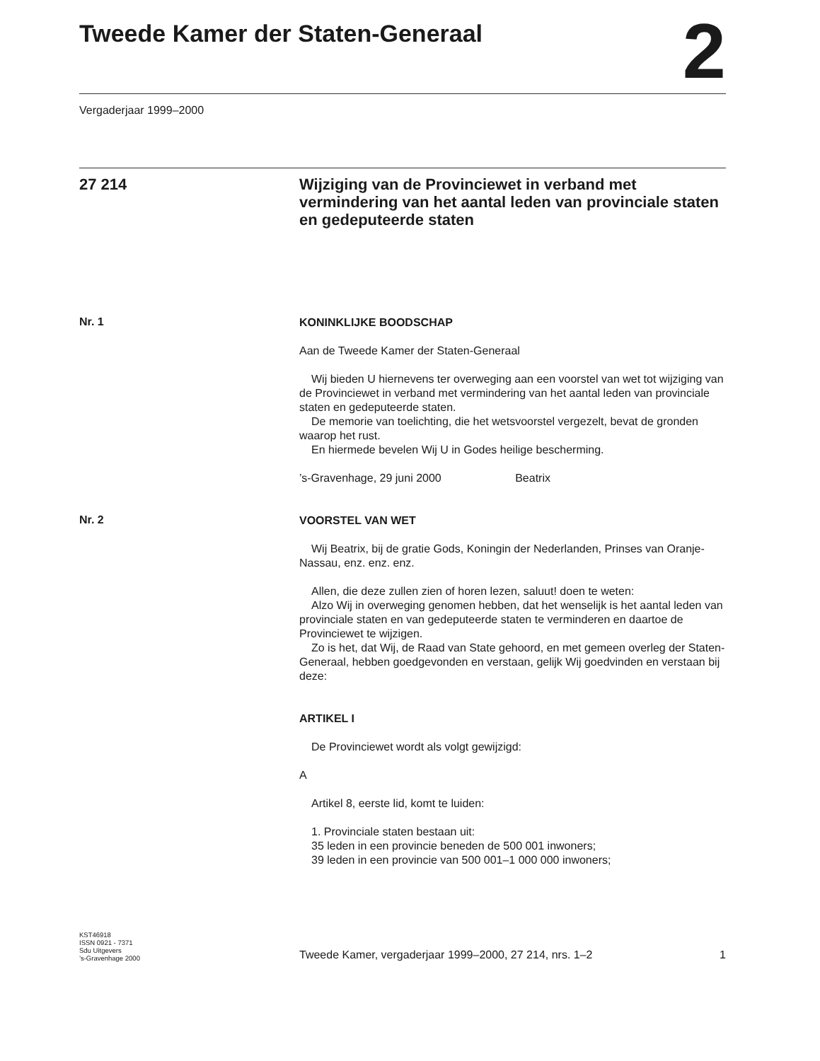Tweede Kamer der Staten-Generaal
2
Vergaderjaar 1999–2000
27 214
Wijziging van de Provinciewet in verband met vermindering van het aantal leden van provinciale staten en gedeputeerde staten
Nr. 1
KONINKLIJKE BOODSCHAP
Aan de Tweede Kamer der Staten-Generaal
Wij bieden U hiernevens ter overweging aan een voorstel van wet tot wijziging van de Provinciewet in verband met vermindering van het aantal leden van provinciale staten en gedeputeerde staten.
De memorie van toelichting, die het wetsvoorstel vergezelt, bevat de gronden waarop het rust.
En hiermede bevelen Wij U in Godes heilige bescherming.
’s-Gravenhage, 29 juni 2000 Beatrix
Nr. 2
VOORSTEL VAN WET
Wij Beatrix, bij de gratie Gods, Koningin der Nederlanden, Prinses van Oranje-Nassau, enz. enz. enz.
Allen, die deze zullen zien of horen lezen, saluut! doen te weten:
Alzo Wij in overweging genomen hebben, dat het wenselijk is het aantal leden van provinciale staten en van gedeputeerde staten te verminderen en daartoe de Provinciewet te wijzigen.
Zo is het, dat Wij, de Raad van State gehoord, en met gemeen overleg der Staten-Generaal, hebben goedgevonden en verstaan, gelijk Wij goedvinden en verstaan bij deze:
ARTIKEL I
De Provinciewet wordt als volgt gewijzigd:
A
Artikel 8, eerste lid, komt te luiden:
1. Provinciale staten bestaan uit:
35 leden in een provincie beneden de 500 001 inwoners;
39 leden in een provincie van 500 001–1 000 000 inwoners;
KST46918
ISSN 0921 - 7371
Sdu Uitgevers
’s-Gravenhage 2000
Tweede Kamer, vergaderjaar 1999–2000, 27 214, nrs. 1–2 1